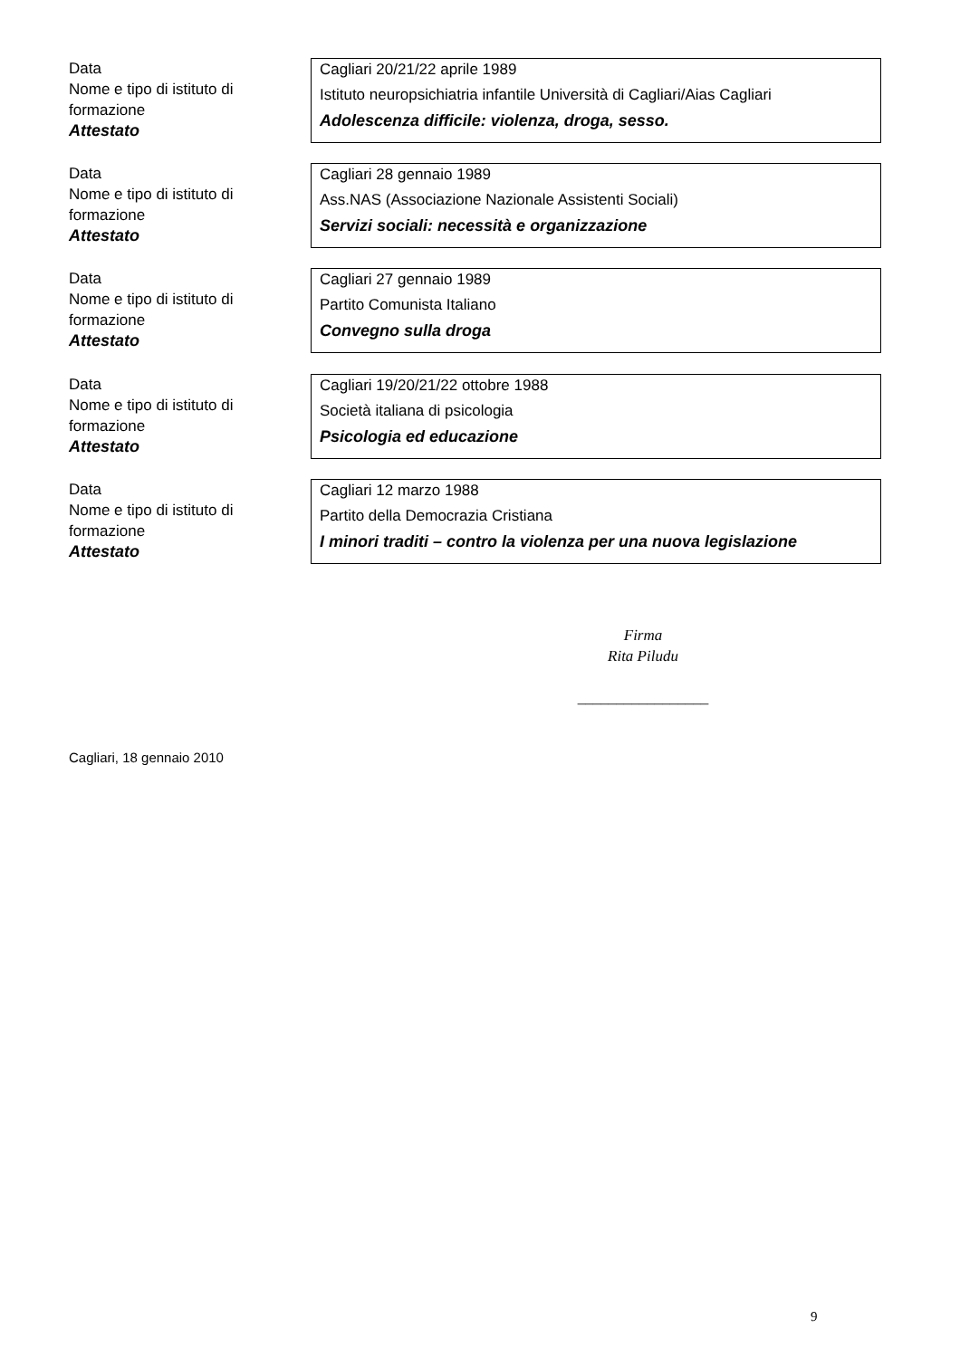Data
Nome e tipo di istituto di formazione
Attestato
Cagliari 20/21/22 aprile 1989
Istituto neuropsichiatria infantile Università di Cagliari/Aias Cagliari
Adolescenza difficile: violenza, droga, sesso.
Data
Nome e tipo di istituto di formazione
Attestato
Cagliari 28 gennaio 1989
Ass.NAS (Associazione Nazionale Assistenti Sociali)
Servizi sociali: necessità e organizzazione
Data
Nome e tipo di istituto di formazione
Attestato
Cagliari 27 gennaio 1989
Partito Comunista Italiano
Convegno sulla droga
Data
Nome e tipo di istituto di formazione
Attestato
Cagliari 19/20/21/22 ottobre 1988
Società italiana di psicologia
Psicologia ed educazione
Data
Nome e tipo di istituto di formazione
Attestato
Cagliari 12 marzo 1988
Partito della Democrazia Cristiana
I minori traditi – contro la violenza per una nuova legislazione
Firma
Rita Piludu
_________________
Cagliari, 18 gennaio 2010
9